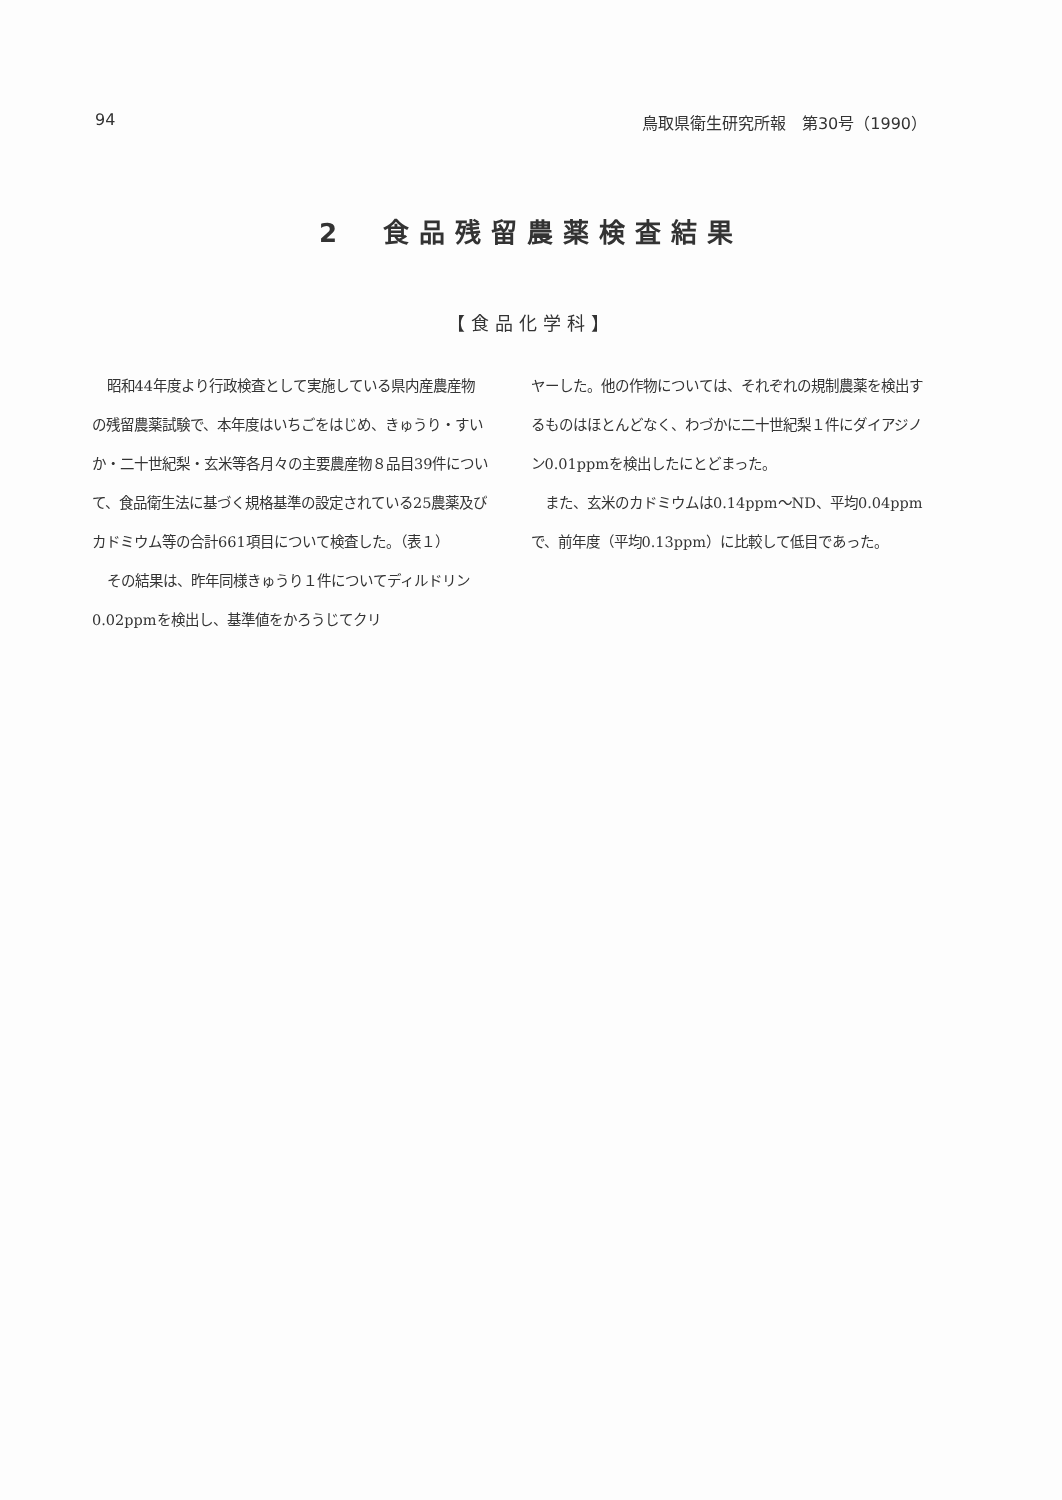94 鳥取県衛生研究所報　第30号（1990）
2　食品残留農薬検査結果
【食品化学科】
昭和44年度より行政検査として実施している県内産農産物の残留農薬試験で、本年度はいちごをはじめ、きゅうり・すいか・二十世紀梨・玄米等各月々の主要農産物８品目39件について、食品衛生法に基づく規格基準の設定されている25農薬及びカドミウム等の合計661項目について検査した。（表１）
その結果は、昨年同様きゅうり１件についてディルドリン0.02ppmを検出し、基準値をかろうじてクリ
ヤーした。他の作物については、それぞれの規制農薬を検出するものはほとんどなく、わづかに二十世紀梨１件にダイアジノン0.01ppmを検出したにとどまった。
また、玄米のカドミウムは0.14ppm〜ND、平均0.04ppmで、前年度（平均0.13ppm）に比較して低目であった。